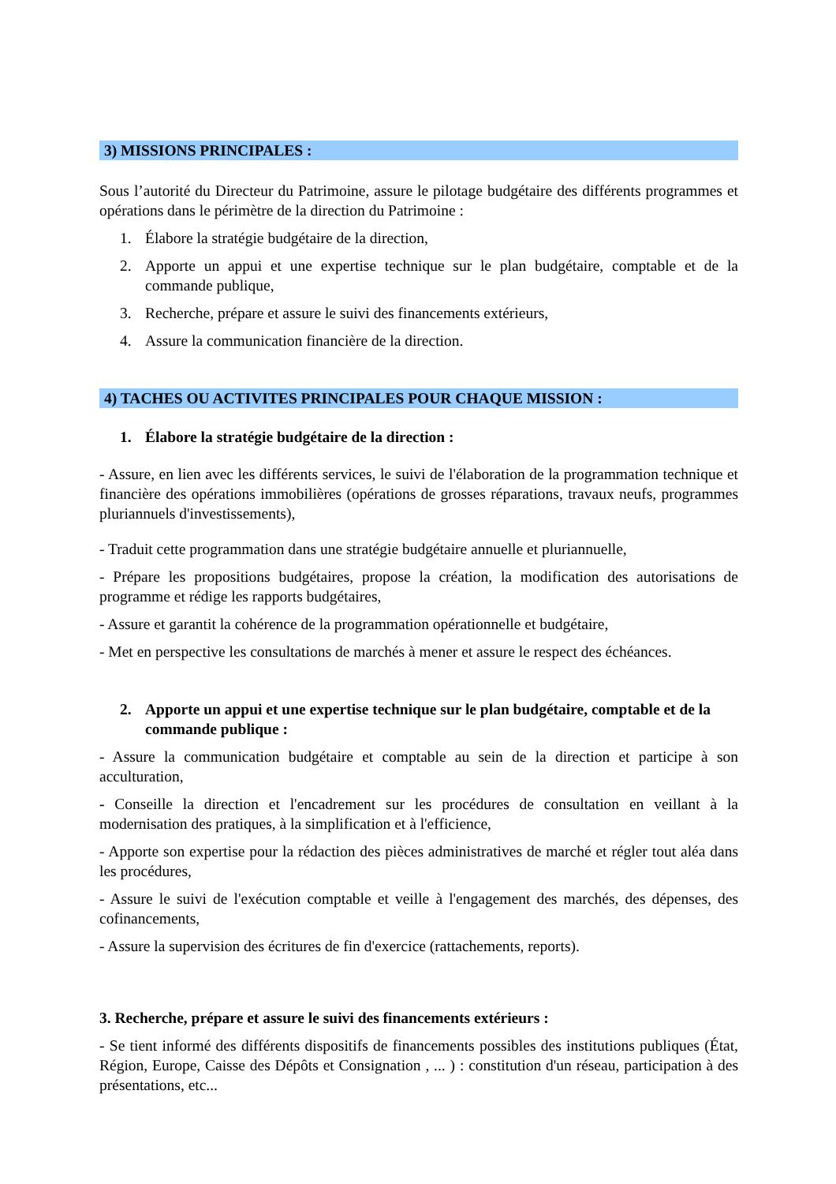3) MISSIONS PRINCIPALES :
Sous l’autorité du Directeur du Patrimoine, assure le pilotage budgétaire des différents programmes et opérations dans le périmètre de la direction du Patrimoine :
1. Élabore la stratégie budgétaire de la direction,
2. Apporte un appui et une expertise technique sur le plan budgétaire, comptable et de la commande publique,
3. Recherche, prépare et assure le suivi des financements extérieurs,
4. Assure la communication financière de la direction.
4) TACHES OU ACTIVITES PRINCIPALES POUR CHAQUE MISSION :
1. Élabore la stratégie budgétaire de la direction :
- Assure, en lien avec les différents services, le suivi de l'élaboration de la programmation technique et financière des opérations immobilières (opérations de grosses réparations, travaux neufs, programmes pluriannuels d'investissements),
- Traduit cette programmation dans une stratégie budgétaire annuelle et pluriannuelle,
- Prépare les propositions budgétaires, propose la création, la modification des autorisations de programme et rédige les rapports budgétaires,
- Assure et garantit la cohérence de la programmation opérationnelle et budgétaire,
- Met en perspective les consultations de marchés à mener et assure le respect des échéances.
2. Apporte un appui et une expertise technique sur le plan budgétaire, comptable et de la commande publique :
- Assure la communication budgétaire et comptable au sein de la direction et participe à son acculturation,
- Conseille la direction et l'encadrement sur les procédures de consultation en veillant à la modernisation des pratiques, à la simplification et à l'efficience,
- Apporte son expertise pour la rédaction des pièces administratives de marché et régler tout aléa dans les procédures,
- Assure le suivi de l'exécution comptable et veille à l'engagement des marchés, des dépenses, des cofinancements,
- Assure la supervision des écritures de fin d'exercice (rattachements, reports).
3. Recherche, prépare et assure le suivi des financements extérieurs :
- Se tient informé des différents dispositifs de financements possibles des institutions publiques (État, Région, Europe, Caisse des Dépôts et Consignation , ... ) : constitution d'un réseau, participation à des présentations, etc...